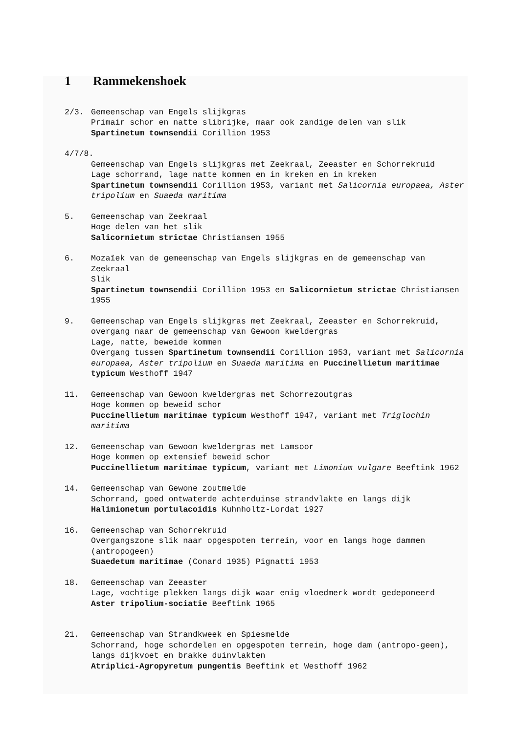1 Rammekenshoek
2/3. Gemeenschap van Engels slijkgras
Primair schor en natte slibrijke, maar ook zandige delen van slik
Spartinetum townsendii Corillion 1953
4/7/8.
Gemeenschap van Engels slijkgras met Zeekraal, Zeeaster en Schorrekruid
Lage schorrand, lage natte kommen en in kreken en in kreken
Spartinetum townsendii Corillion 1953, variant met Salicornia europaea, Aster tripolium en Suaeda maritima
5. Gemeenschap van Zeekraal
Hoge delen van het slik
Salicornietum strictae Christiansen 1955
6. Mozaïek van de gemeenschap van Engels slijkgras en de gemeenschap van Zeekraal
Slik
Spartinetum townsendii Corillion 1953 en Salicornietum strictae Christiansen 1955
9. Gemeenschap van Engels slijkgras met Zeekraal, Zeeaster en Schorrekruid, overgang naar de gemeenschap van Gewoon kweldergras
Lage, natte, beweide kommen
Overgang tussen Spartinetum townsendii Corillion 1953, variant met Salicornia europaea, Aster tripolium en Suaeda maritima en Puccinellietum maritimae typicum Westhoff 1947
11. Gemeenschap van Gewoon kweldergras met Schorrezoutgras
Hoge kommen op beweid schor
Puccinellietum maritimae typicum Westhoff 1947, variant met Triglochin maritima
12. Gemeenschap van Gewoon kweldergras met Lamsoor
Hoge kommen op extensief beweid schor
Puccinellietum maritimae typicum, variant met Limonium vulgare Beeftink 1962
14. Gemeenschap van Gewone zoutmelde
Schorrand, goed ontwaterde achterduinse strandvlakte en langs dijk
Halimionetum portulacoidis Kuhnholtz-Lordat 1927
16. Gemeenschap van Schorrekruid
Overgangszone slik naar opgespoten terrein, voor en langs hoge dammen (antropogeen)
Suaedetum maritimae (Conard 1935) Pignatti 1953
18. Gemeenschap van Zeeaster
Lage, vochtige plekken langs dijk waar enig vloedmerk wordt gedeponeerd
Aster tripolium-sociatie Beeftink 1965
21. Gemeenschap van Strandkweek en Spiesmelde
Schorrand, hoge schordelen en opgespoten terrein, hoge dam (antropo-geen), langs dijkvoet en brakke duinvlakten
Atriplici-Agropyretum pungentis Beeftink et Westhoff 1962